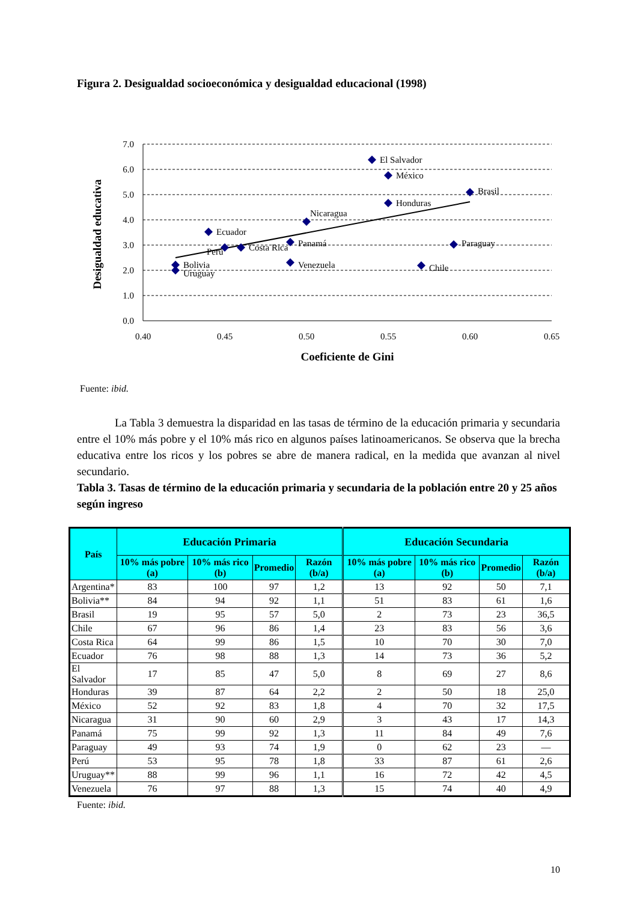Figura 2. Desigualdad socioeconómica y desigualdad educacional (1998)
7.0
6.0
5.0
4.0
3.0
2.0
1.0
0.0
0.40
0.45
0.50
0.55
0.60
0.65
Coeficiente de Gini
Desigualdad educativa
El Salvador
México
Brasil
Honduras
Nicaragua
Ecuador
Panamá
Perú
Costa Rica
Paraguay
Venezuela
Bolivia
Uruguay
Chile
Fuente: ibid.
La Tabla 3 demuestra la disparidad en las tasas de término de la educación primaria y secundaria entre el 10% más pobre y el 10% más rico en algunos países latinoamericanos. Se observa que la brecha educativa entre los ricos y los pobres se abre de manera radical, en la medida que avanzan al nivel secundario.
Tabla 3. Tasas de término de la educación primaria y secundaria de la población entre 20 y 25 años según ingreso
| País | Educación Primaria | | | | Educación Secundaria | | | |
| --- | --- | --- | --- | --- | --- | --- | --- | --- |
| | 10% más pobre (a) | 10% más rico (b) | Promedio | Razón (b/a) | 10% más pobre (a) | 10% más rico (b) | Promedio | Razón (b/a) |
| Argentina* | 83 | 100 | 97 | 1,2 | 13 | 92 | 50 | 7,1 |
| Bolivia** | 84 | 94 | 92 | 1,1 | 51 | 83 | 61 | 1,6 |
| Brasil | 19 | 95 | 57 | 5,0 | 2 | 73 | 23 | 36,5 |
| Chile | 67 | 96 | 86 | 1,4 | 23 | 83 | 56 | 3,6 |
| Costa Rica | 64 | 99 | 86 | 1,5 | 10 | 70 | 30 | 7,0 |
| Ecuador | 76 | 98 | 88 | 1,3 | 14 | 73 | 36 | 5,2 |
| El Salvador | 17 | 85 | 47 | 5,0 | 8 | 69 | 27 | 8,6 |
| Honduras | 39 | 87 | 64 | 2,2 | 2 | 50 | 18 | 25,0 |
| México | 52 | 92 | 83 | 1,8 | 4 | 70 | 32 | 17,5 |
| Nicaragua | 31 | 90 | 60 | 2,9 | 3 | 43 | 17 | 14,3 |
| Panamá | 75 | 99 | 92 | 1,3 | 11 | 84 | 49 | 7,6 |
| Paraguay | 49 | 93 | 74 | 1,9 | 0 | 62 | 23 | — |
| Perú | 53 | 95 | 78 | 1,8 | 33 | 87 | 61 | 2,6 |
| Uruguay** | 88 | 99 | 96 | 1,1 | 16 | 72 | 42 | 4,5 |
| Venezuela | 76 | 97 | 88 | 1,3 | 15 | 74 | 40 | 4,9 |
Fuente: ibid.
10